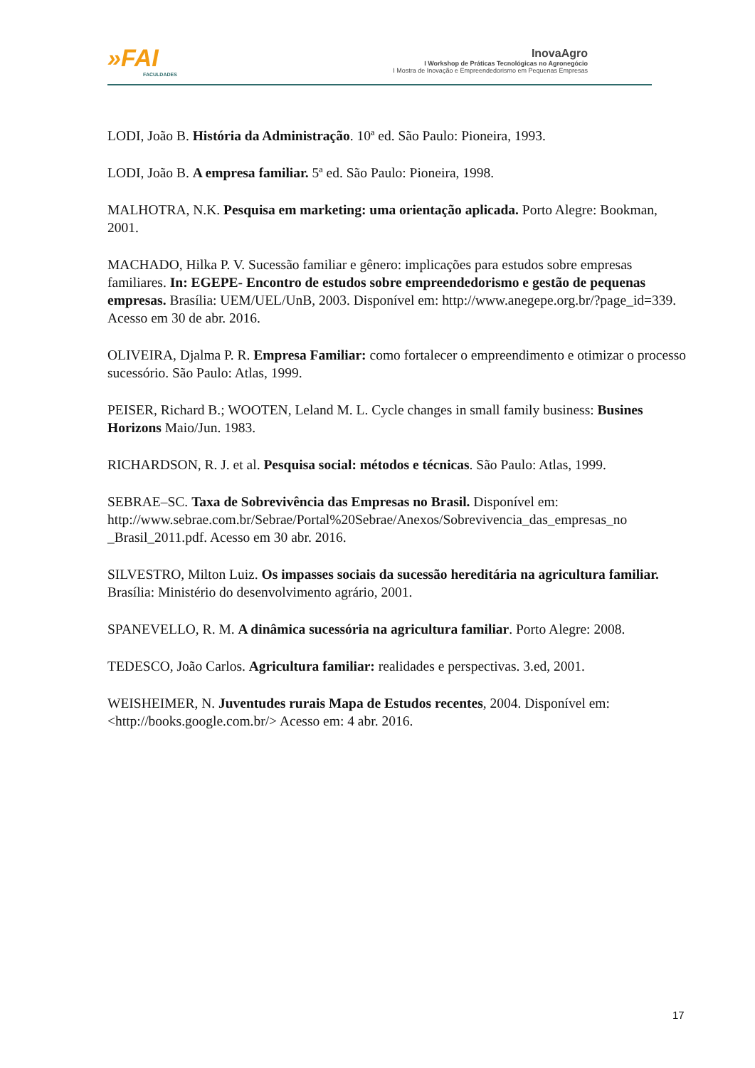»FAI
FACULDADES
InovaAgro
I Workshop de Práticas Tecnológicas no Agronegócio
I Mostra de Inovação e Empreendedorismo em Pequenas Empresas
LODI, João B. História da Administração. 10ª ed. São Paulo: Pioneira, 1993.
LODI, João B. A empresa familiar. 5ª ed. São Paulo: Pioneira, 1998.
MALHOTRA, N.K. Pesquisa em marketing: uma orientação aplicada. Porto Alegre: Bookman, 2001.
MACHADO, Hilka P. V. Sucessão familiar e gênero: implicações para estudos sobre empresas familiares. In: EGEPE- Encontro de estudos sobre empreendedorismo e gestão de pequenas empresas. Brasília: UEM/UEL/UnB, 2003. Disponível em: http://www.anegepe.org.br/?page_id=339. Acesso em 30 de abr. 2016.
OLIVEIRA, Djalma P. R. Empresa Familiar: como fortalecer o empreendimento e otimizar o processo sucessório. São Paulo: Atlas, 1999.
PEISER, Richard B.; WOOTEN, Leland M. L. Cycle changes in small family business: Busines Horizons Maio/Jun. 1983.
RICHARDSON, R. J. et al. Pesquisa social: métodos e técnicas. São Paulo: Atlas, 1999.
SEBRAE–SC. Taxa de Sobrevivência das Empresas no Brasil. Disponível em: http://www.sebrae.com.br/Sebrae/Portal%20Sebrae/Anexos/Sobrevivencia_das_empresas_no _Brasil_2011.pdf. Acesso em 30 abr. 2016.
SILVESTRO, Milton Luiz. Os impasses sociais da sucessão hereditária na agricultura familiar. Brasília: Ministério do desenvolvimento agrário, 2001.
SPANEVELLO, R. M. A dinâmica sucessória na agricultura familiar. Porto Alegre: 2008.
TEDESCO, João Carlos. Agricultura familiar: realidades e perspectivas. 3.ed, 2001.
WEISHEIMER, N. Juventudes rurais Mapa de Estudos recentes, 2004. Disponível em: <http://books.google.com.br/> Acesso em: 4 abr. 2016.
17